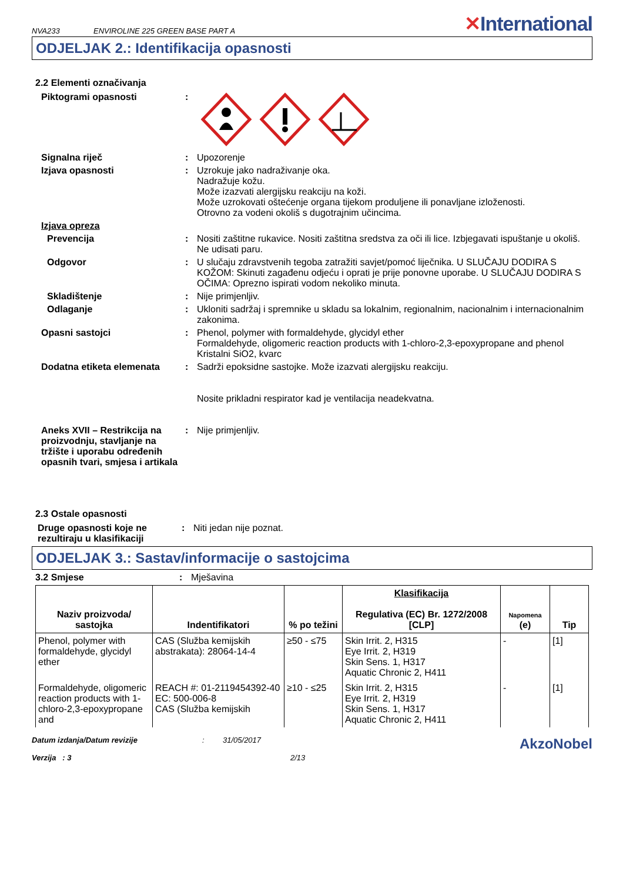NVA233 ENVIROLINE 225 GREEN BASE PART A ✕International
ODJELJAK 2.: Identifikacija opasnosti
2.2 Elementi označivanja
Piktogrami opasnosti :
Signalna riječ : Upozorenje
Izjava opasnosti : Uzrokuje jako nadraživanje oka.
Nadražuje kožu.
Može izazvati alergijsku reakciju na koži.
Može uzrokovati oštećenje organa tijekom produljene ili ponavljane izloženosti.
Otrovno za vodeni okoliš s dugotrajnim učincima.
Izjava opreza
Prevencija : Nositi zaštitne rukavice. Nositi zaštitna sredstva za oči ili lice. Izbjegavati ispuštanje u okoliš. Ne udisati paru.
Odgovor : U slučaju zdravstvenih tegoba zatražiti savjet/pomoć liječnika. U SLUČAJU DODIRA S KOŽOM: Skinuti zagađenu odjeću i oprati je prije ponovne uporabe. U SLUČAJU DODIRA S OČIMA: Oprezno ispirati vodom nekoliko minuta.
Skladištenje : Nije primjenljiv.
Odlaganje : Ukloniti sadržaj i spremnike u skladu sa lokalnim, regionalnim, nacionalnim i internacionalnim zakonima.
Opasni sastojci : Phenol, polymer with formaldehyde, glycidyl ether
Formaldehyde, oligomeric reaction products with 1-chloro-2,3-epoxypropane and phenol
Kristalni SiO2, kvarc
Dodatna etiketa elemenata : Sadrži epoksidne sastojke. Može izazvati alergijsku reakciju.
Nosite prikladni respirator kad je ventilacija neadekvatna.
Aneks XVII – Restrikcija na proizvodnju, stavljanje na tržište i uporabu određenih opasnih tvari, smjesa i artikala
: Nije primjenljiv.
2.3 Ostale opasnosti
Druge opasnosti koje ne rezultiraju u klasifikaciji
: Niti jedan nije poznat.
ODJELJAK 3.: Sastav/informacije o sastojcima
3.2 Smjese : Mješavina
| Naziv proizvoda/ sastojka | Indentifikatori | % po težini | Klasifikacija Regulativa (EC) Br. 1272/2008 [CLP] | Napomena (e) | Tip |
| --- | --- | --- | --- | --- | --- |
| Phenol, polymer with formaldehyde, glycidyl ether | CAS (Služba kemijskih abstrakata): 28064-14-4 | ≥50 - ≤75 | Skin Irrit. 2, H315 Eye Irrit. 2, H319 Skin Sens. 1, H317 Aquatic Chronic 2, H411 | - | [1] |
| Formaldehyde, oligomeric reaction products with 1-chloro-2,3-epoxypropane and | REACH #: 01-2119454392-40 EC: 500-006-8 CAS (Služba kemijskih | ≥10 - ≤25 | Skin Irrit. 2, H315 Eye Irrit. 2, H319 Skin Sens. 1, H317 Aquatic Chronic 2, H411 | - | [1] |
Datum izdanja/Datum revizije
Verzija : 3
: 31/05/2017
2/13
AkzoNobel